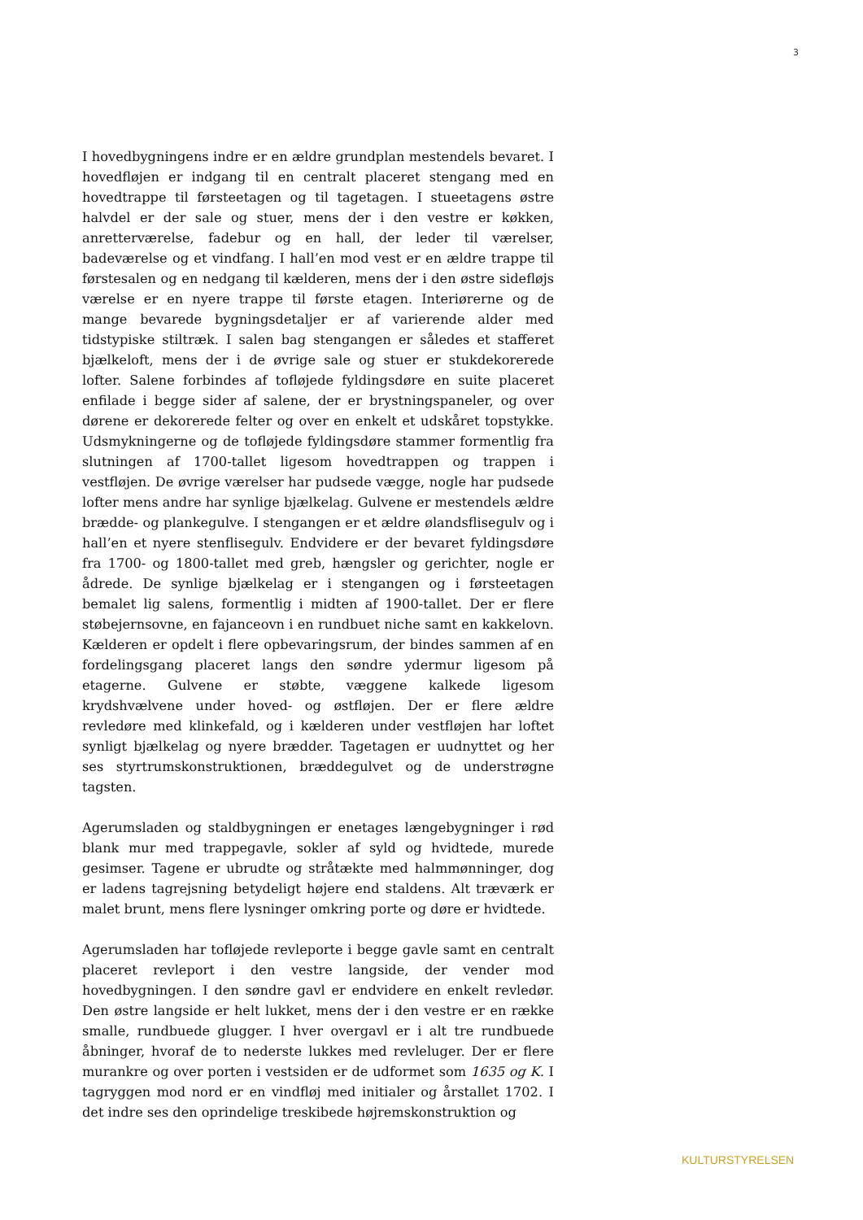3
I hovedbygningens indre er en ældre grundplan mestendels bevaret. I hovedfløjen er indgang til en centralt placeret stengang med en hovedtrappe til førsteetagen og til tagetagen. I stueetagens østre halvdel er der sale og stuer, mens der i den vestre er køkken, anretterværelse, fadebur og en hall, der leder til værelser, badeværelse og et vindfang. I hall’en mod vest er en ældre trappe til førstesalen og en nedgang til kælderen, mens der i den østre sidefløjs værelse er en nyere trappe til første etagen. Interiørerne og de mange bevarede bygningsdetaljer er af varierende alder med tidstypiske stiltræk. I salen bag stengangen er således et stafferet bjælkeloft, mens der i de øvrige sale og stuer er stukdekorerede lofter. Salene forbindes af tofløjede fyldingsdøre en suite placeret enfilade i begge sider af salene, der er brystningspaneler, og over dørene er dekorerede felter og over en enkelt et udskåret topstykke. Udsmykningerne og de tofløjede fyldingsdøre stammer formentlig fra slutningen af 1700-tallet ligesom hovedtrappen og trappen i vestfløjen. De øvrige værelser har pudsede vægge, nogle har pudsede lofter mens andre har synlige bjælkelag. Gulvene er mestendels ældre brædde- og plankegulve. I stengangen er et ældre ølandsflisegulv og i hall’en et nyere stenflisegulv. Endvidere er der bevaret fyldingsdøre fra 1700- og 1800-tallet med greb, hængsler og gerichter, nogle er ådrede. De synlige bjælkelag er i stengangen og i førsteetagen bemalet lig salens, formentlig i midten af 1900-tallet. Der er flere støbejernsovne, en fajanceovn i en rundbuet niche samt en kakkelovn. Kælderen er opdelt i flere opbevaringsrum, der bindes sammen af en fordelingsgang placeret langs den søndre ydermur ligesom på etagerne. Gulvene er støbte, væggene kalkede ligesom krydshvælvene under hoved- og østfløjen. Der er flere ældre revledøre med klinkefald, og i kælderen under vestfløjen har loftet synligt bjælkelag og nyere brædder. Tagetagen er uudnyttet og her ses styrtrumskonstruktionen, bræddegulvet og de understrøgne tagsten.
Agerumsladen og staldbygningen er enetages længebygninger i rød blank mur med trappegavle, sokler af syld og hvidtede, murede gesimser. Tagene er ubrudte og stråtækte med halmmønninger, dog er ladens tagrejsning betydeligt højere end staldens. Alt træværk er malet brunt, mens flere lysninger omkring porte og døre er hvidtede.
Agerumsladen har tofløjede revleporte i begge gavle samt en centralt placeret revleport i den vestre langside, der vender mod hovedbygningen. I den søndre gavl er endvidere en enkelt revledør. Den østre langside er helt lukket, mens der i den vestre er en række smalle, rundbuede glugger. I hver overgavl er i alt tre rundbuede åbninger, hvoraf de to nederste lukkes med revleluger. Der er flere murankre og over porten i vestsiden er de udformet som 1635 og K. I tagryggen mod nord er en vindfløj med initialer og årstallet 1702. I det indre ses den oprindelige treskibede højremskonstruktion og
KULTURSTYRELSEN